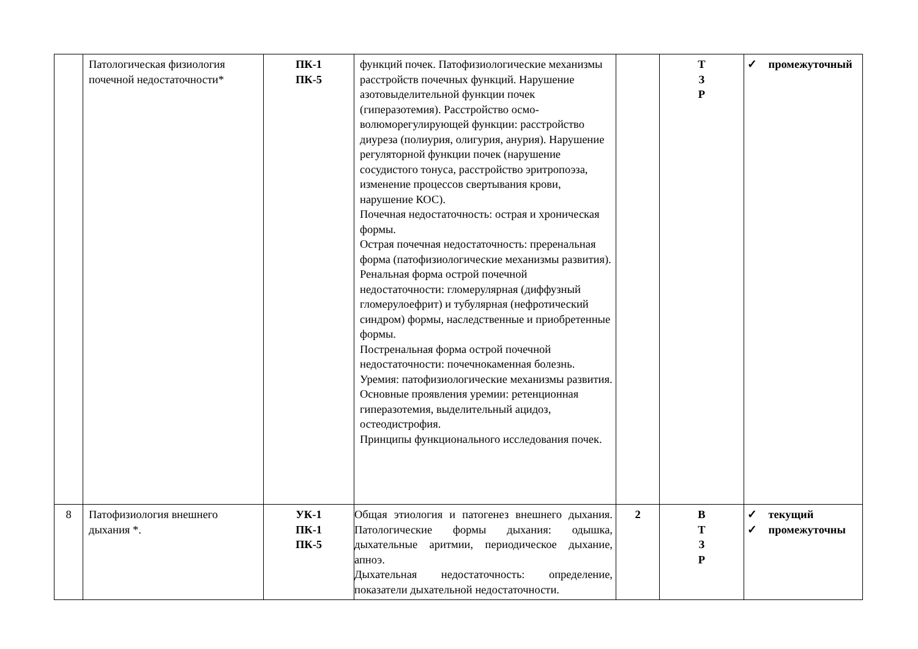| | Патологическая физиология почечной недостаточности* | ПК-1 ПК-5 | функций почек. Патофизиологические механизмы расстройств почечных функций. Нарушение азотовыделительной функции почек (гиперазотемия). Расстройство осмо-волюморегулирующей функции: расстройство диуреза (полиурия, олигурия, анурия). Нарушение регуляторной функции почек (нарушение сосудистого тонуса, расстройство эритропоэза, изменение процессов свертывания крови, нарушение КОС). Почечная недостаточность: острая и хроническая формы. Острая почечная недостаточность: преренальная форма (патофизиологические механизмы развития). Ренальная форма острой почечной недостаточности: гломерулярная (диффузный гломерулоефрит) и тубулярная (нефротический синдром) формы, наследственные и приобретенные формы. Постренальная форма острой почечной недостаточности: почечнокаменная болезнь. Уремия: патофизиологические механизмы развития. Основные проявления уремии: ретенционная гиперазотемия, выделительный ацидоз, остеодистрофия. Принципы функционального исследования почек. | | Т З Р | ✓ промежуточный |
| 8 | Патофизиология внешнего дыхания *. | УК-1 ПК-1 ПК-5 | Общая этиология и патогенез внешнего дыхания. Патологические формы дыхания: одышка, дыхательные аритмии, периодическое дыхание, апноэ. Дыхательная недостаточность: определение, показатели дыхательной недостаточности. | 2 | В Т З Р | ✓ текущий ✓ промежуточны |